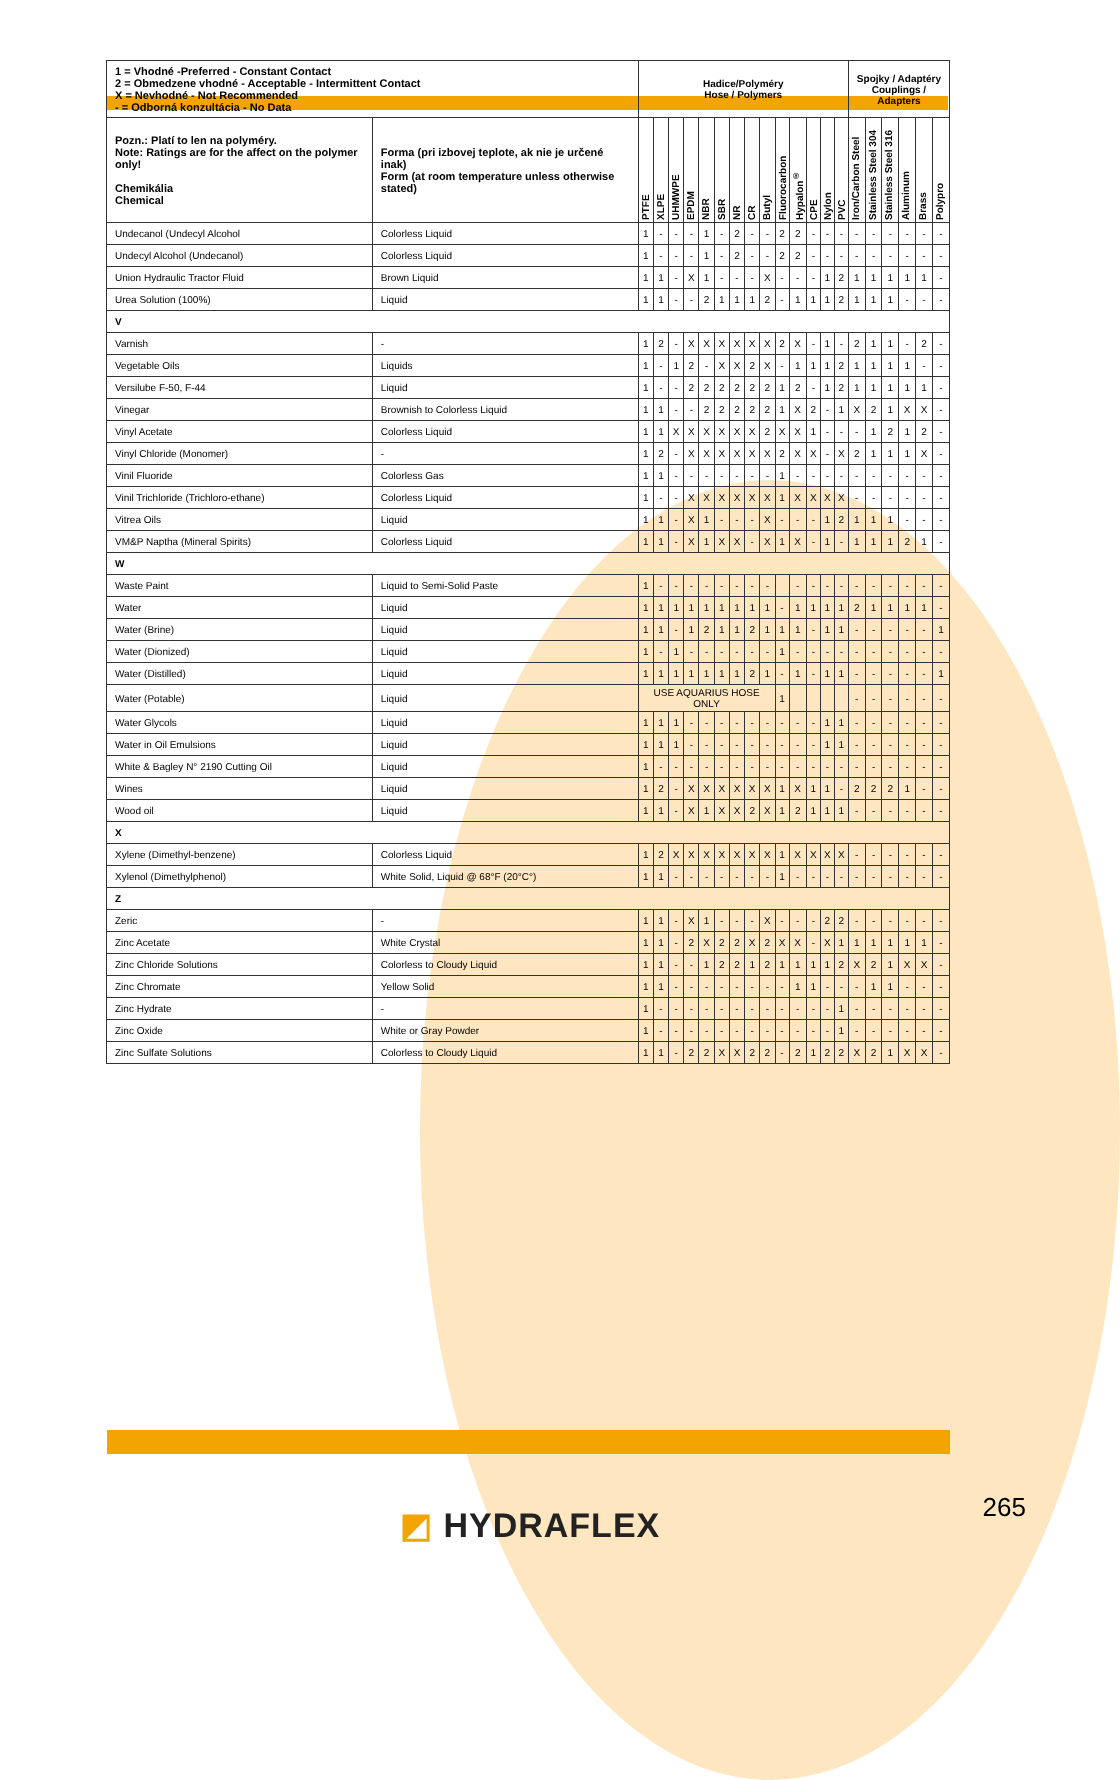| 1 = Vhodné -Preferred - Constant Contact 2 = Obmedzene vhodné - Acceptable - Intermittent Contact X = Nevhodné - Not Recommended - = Odborná konzultácia - No Data | | Hadice/Polyméry Hose / Polymers | | | | | | | | | | | | | | Spojky / Adaptéry Couplings / Adapters | | | | | |
| Pozn.: Platí to len na polyméry. Note: Ratings are for the affect on the polymer only! Chemikália Chemical | Forma (pri izbovej teplote, ak nie je určené inak) Form (at room temperature unless otherwise stated) | PTFE | XLPE | UHMWPE | EPDM | NBR | SBR | NR | CR | Butyl | Fluorocarbon | Hypalon<sup>®</sup> | CPE | Nylon | PVC | Iron/Carbon Steel | Stainless Steel 304 | Stainless Steel 316 | Aluminum | Brass | Polypro |
| Undecanol (Undecyl Alcohol | Colorless Liquid | 1 | - | - | - | 1 | - | 2 | - | - | 2 | 2 | - | - | - | - | - | - | - | - | - |
| Undecyl Alcohol (Undecanol) | Colorless Liquid | 1 | - | - | - | 1 | - | 2 | - | - | 2 | 2 | - | - | - | - | - | - | - | - | - |
| Union Hydraulic Tractor Fluid | Brown Liquid | 1 | 1 | - | X | 1 | - | - | - | X | - | - | - | 1 | 2 | 1 | 1 | 1 | 1 | 1 | - |
| Urea Solution (100%) | Liquid | 1 | 1 | - | - | 2 | 1 | 1 | 1 | 2 | - | 1 | 1 | 1 | 2 | 1 | 1 | 1 | - | - | - |
| V | | | | | | | | | | | | | | | | | | | | | |
| Varnish | - | 1 | 2 | - | X | X | X | X | X | X | 2 | X | - | 1 | - | 2 | 1 | 1 | - | 2 | - |
| Vegetable Oils | Liquids | 1 | - | 1 | 2 | - | X | X | 2 | X | - | 1 | 1 | 1 | 2 | 1 | 1 | 1 | 1 | - | - |
| Versilube F-50, F-44 | Liquid | 1 | - | - | 2 | 2 | 2 | 2 | 2 | 2 | 1 | 2 | - | 1 | 2 | 1 | 1 | 1 | 1 | 1 | - |
| Vinegar | Brownish to Colorless Liquid | 1 | 1 | - | - | 2 | 2 | 2 | 2 | 2 | 1 | X | 2 | - | 1 | X | 2 | 1 | X | X | - |
| Vinyl Acetate | Colorless Liquid | 1 | 1 | X | X | X | X | X | X | 2 | X | X | 1 | - | - | - | 1 | 2 | 1 | 2 | - |
| Vinyl Chloride (Monomer) | - | 1 | 2 | - | X | X | X | X | X | X | 2 | X | X | - | X | 2 | 1 | 1 | 1 | X | - |
| Vinil Fluoride | Colorless Gas | 1 | 1 | - | - | - | - | - | - | - | 1 | - | - | - | - | - | - | - | - | - | - |
| Vinil Trichloride (Trichloro-ethane) | Colorless Liquid | 1 | - | - | X | X | X | X | X | X | 1 | X | X | X | X | - | - | - | - | - | - |
| Vitrea Oils | Liquid | 1 | 1 | - | X | 1 | - | - | - | X | - | - | - | 1 | 2 | 1 | 1 | 1 | - | - | - |
| VM&P Naptha (Mineral Spirits) | Colorless Liquid | 1 | 1 | - | X | 1 | X | X | - | X | 1 | X | - | 1 | - | 1 | 1 | 1 | 2 | 1 | - |
| W | | | | | | | | | | | | | | | | | | | | | |
| Waste Paint | Liquid to Semi-Solid Paste | 1 | - | - | - | - | - | - | - | - | | - | - | - | - | - | - | - | - | - | - |
| Water | Liquid | 1 | 1 | 1 | 1 | 1 | 1 | 1 | 1 | 1 | - | 1 | 1 | 1 | 1 | 2 | 1 | 1 | 1 | 1 | - |
| Water (Brine) | Liquid | 1 | 1 | - | 1 | 2 | 1 | 1 | 2 | 1 | 1 | 1 | - | 1 | 1 | - | - | - | - | - | 1 |
| Water (Dionized) | Liquid | 1 | - | 1 | - | - | - | - | - | - | 1 | - | - | - | - | - | - | - | - | - | - |
| Water (Distilled) | Liquid | 1 | 1 | 1 | 1 | 1 | 1 | 1 | 2 | 1 | - | 1 | - | 1 | 1 | - | - | - | - | - | 1 |
| Water (Potable) | Liquid | USE AQUARIUS HOSE ONLY | | | | | | | | | 1 | | | | | - | - | - | - | - | - |
| Water Glycols | Liquid | 1 | 1 | 1 | - | - | - | - | - | - | - | - | - | 1 | 1 | - | - | - | - | - | - |
| Water in Oil Emulsions | Liquid | 1 | 1 | 1 | - | - | - | - | - | - | - | - | - | 1 | 1 | - | - | - | - | - | - |
| White & Bagley N° 2190 Cutting Oil | Liquid | 1 | - | - | - | - | - | - | - | - | - | - | - | - | - | - | - | - | - | - | - |
| Wines | Liquid | 1 | 2 | - | X | X | X | X | X | X | 1 | X | 1 | 1 | - | 2 | 2 | 2 | 1 | - | - |
| Wood oil | Liquid | 1 | 1 | - | X | 1 | X | X | 2 | X | 1 | 2 | 1 | 1 | 1 | - | - | - | - | - | - |
| X | | | | | | | | | | | | | | | | | | | | | |
| Xylene (Dimethyl-benzene) | Colorless Liquid | 1 | 2 | X | X | X | X | X | X | X | 1 | X | X | X | X | - | - | - | - | - | - |
| Xylenol (Dimethylphenol) | White Solid, Liquid @ 68°F (20°C°) | 1 | 1 | - | - | - | - | - | - | - | 1 | - | - | - | - | - | - | - | - | - | - |
| Z | | | | | | | | | | | | | | | | | | | | | |
| Zeric | - | 1 | 1 | - | X | 1 | - | - | - | X | - | - | - | 2 | 2 | - | - | - | - | - | - |
| Zinc Acetate | White Crystal | 1 | 1 | - | 2 | X | 2 | 2 | X | 2 | X | X | - | X | 1 | 1 | 1 | 1 | 1 | 1 | - |
| Zinc Chloride Solutions | Colorless to Cloudy Liquid | 1 | 1 | - | - | 1 | 2 | 2 | 1 | 2 | 1 | 1 | 1 | 1 | 2 | X | 2 | 1 | X | X | - |
| Zinc Chromate | Yellow Solid | 1 | 1 | - | - | - | - | - | - | - | - | 1 | 1 | - | - | - | 1 | 1 | - | - | - |
| Zinc Hydrate | - | 1 | - | - | - | - | - | - | - | - | - | - | - | - | 1 | - | - | - | - | - | - |
| Zinc Oxide | White or Gray Powder | 1 | - | - | - | - | - | - | - | - | - | - | - | - | 1 | - | - | - | - | - | - |
| Zinc Sulfate Solutions | Colorless to Cloudy Liquid | 1 | 1 | - | 2 | 2 | X | X | 2 | 2 | - | 2 | 1 | 2 | 2 | X | 2 | 1 | X | X | - |
◩ HYDRAFLEX 265